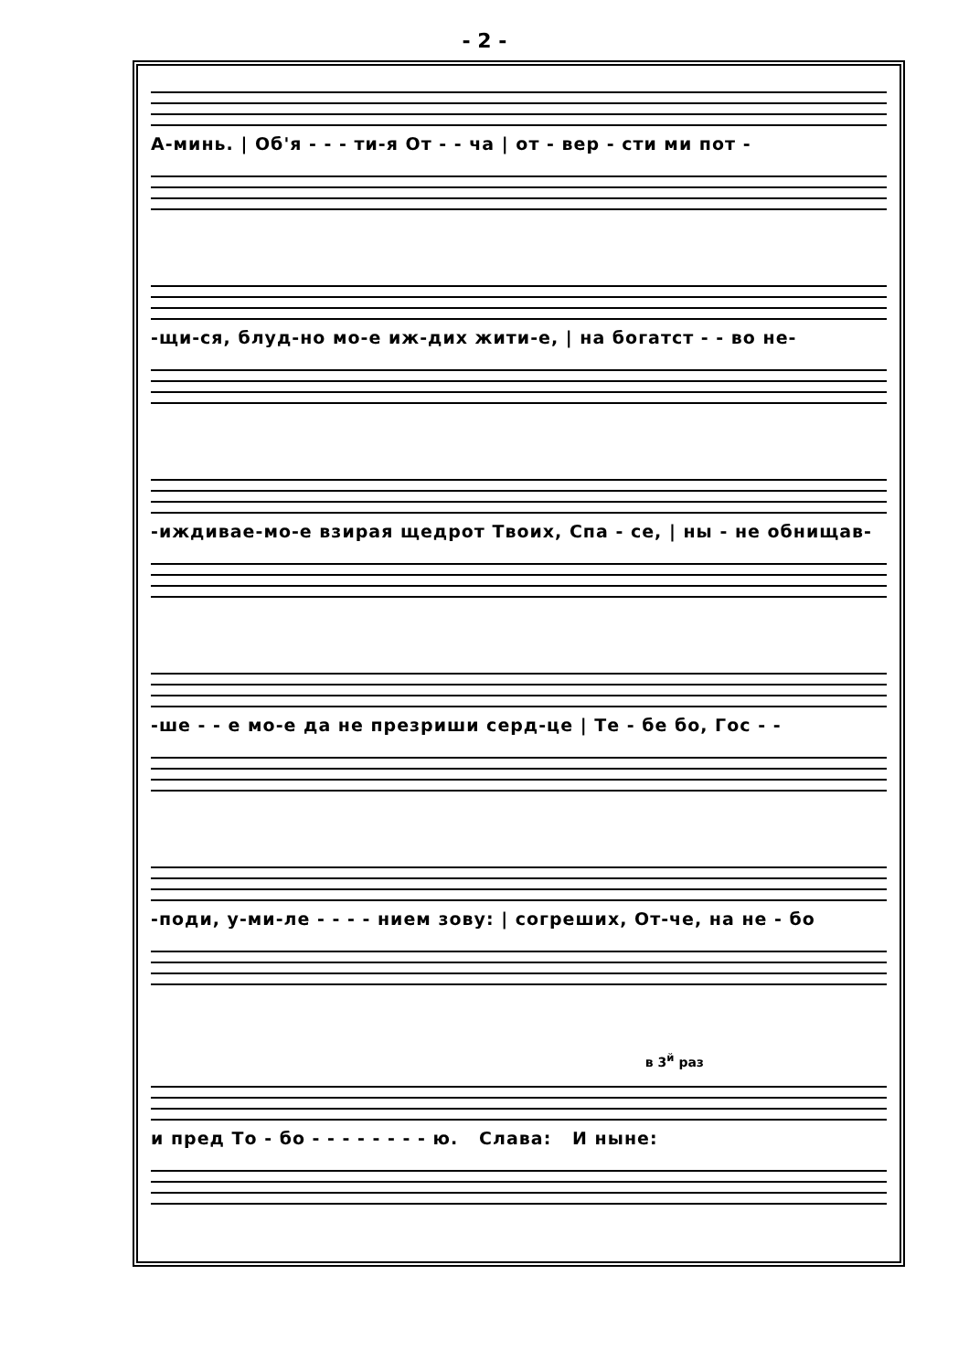- 2 -
А-минь. | Об'я - - - ти-я От - - ча | от - вер - сти ми пот -
-щи-ся, блуд-но мо-е иж-дих жити-е, | на богатст - - во не-
-иждивае-мо-е взирая щедрот Твоих, Спа - се, | ны - не обнищав-
-ше - - е мо-е да не презриши серд-це | Те - бе бо, Гос - -
-поди, у-ми-ле - - - - нием зову: | согреших, От-че, на не - бо
в 3<sup>й</sup> раз
и пред То - бо - - - - - - - - ю. Слава: И ныне: